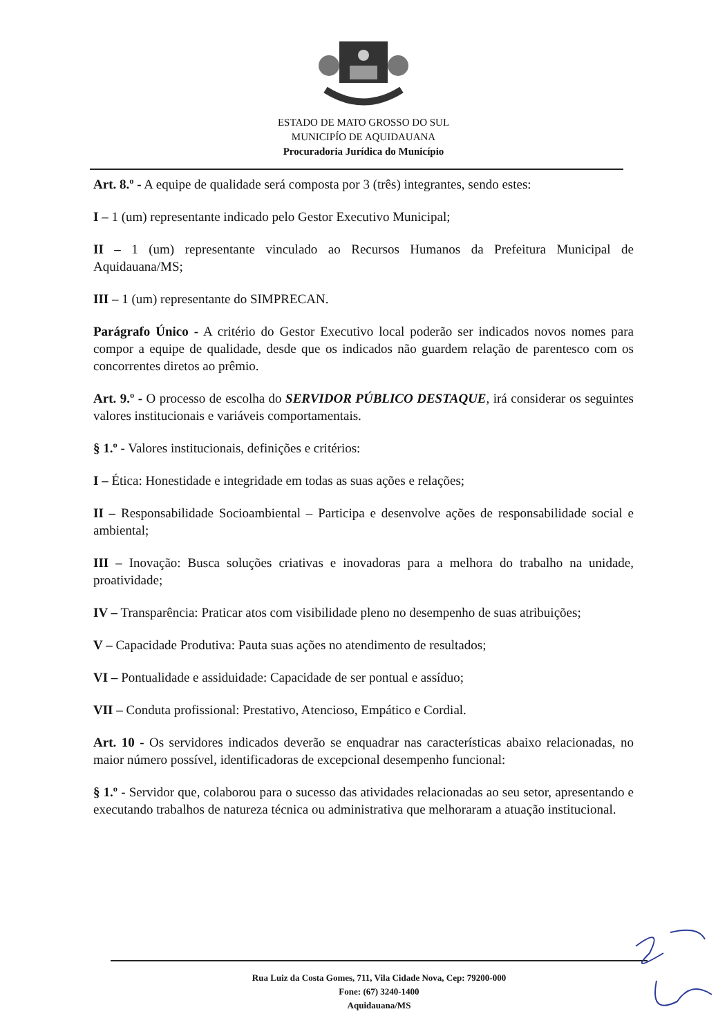ESTADO DE MATO GROSSO DO SUL
MUNICIPÍO DE AQUIDAUANA
Procuradoria Jurídica do Município
Art. 8.º - A equipe de qualidade será composta por 3 (três) integrantes, sendo estes:
I – 1 (um) representante indicado pelo Gestor Executivo Municipal;
II – 1 (um) representante vinculado ao Recursos Humanos da Prefeitura Municipal de Aquidauana/MS;
III – 1 (um) representante do SIMPRECAN.
Parágrafo Único - A critério do Gestor Executivo local poderão ser indicados novos nomes para compor a equipe de qualidade, desde que os indicados não guardem relação de parentesco com os concorrentes diretos ao prêmio.
Art. 9.º - O processo de escolha do SERVIDOR PÚBLICO DESTAQUE, irá considerar os seguintes valores institucionais e variáveis comportamentais.
§ 1.º - Valores institucionais, definições e critérios:
I – Ética: Honestidade e integridade em todas as suas ações e relações;
II – Responsabilidade Socioambiental – Participa e desenvolve ações de responsabilidade social e ambiental;
III – Inovação: Busca soluções criativas e inovadoras para a melhora do trabalho na unidade, proatividade;
IV – Transparência: Praticar atos com visibilidade pleno no desempenho de suas atribuições;
V – Capacidade Produtiva: Pauta suas ações no atendimento de resultados;
VI – Pontualidade e assiduidade: Capacidade de ser pontual e assíduo;
VII – Conduta profissional: Prestativo, Atencioso, Empático e Cordial.
Art. 10 - Os servidores indicados deverão se enquadrar nas características abaixo relacionadas, no maior número possível, identificadoras de excepcional desempenho funcional:
§ 1.º - Servidor que, colaborou para o sucesso das atividades relacionadas ao seu setor, apresentando e executando trabalhos de natureza técnica ou administrativa que melhoraram a atuação institucional.
Rua Luiz da Costa Gomes, 711, Vila Cidade Nova, Cep: 79200-000
Fone: (67) 3240-1400
Aquidauana/MS